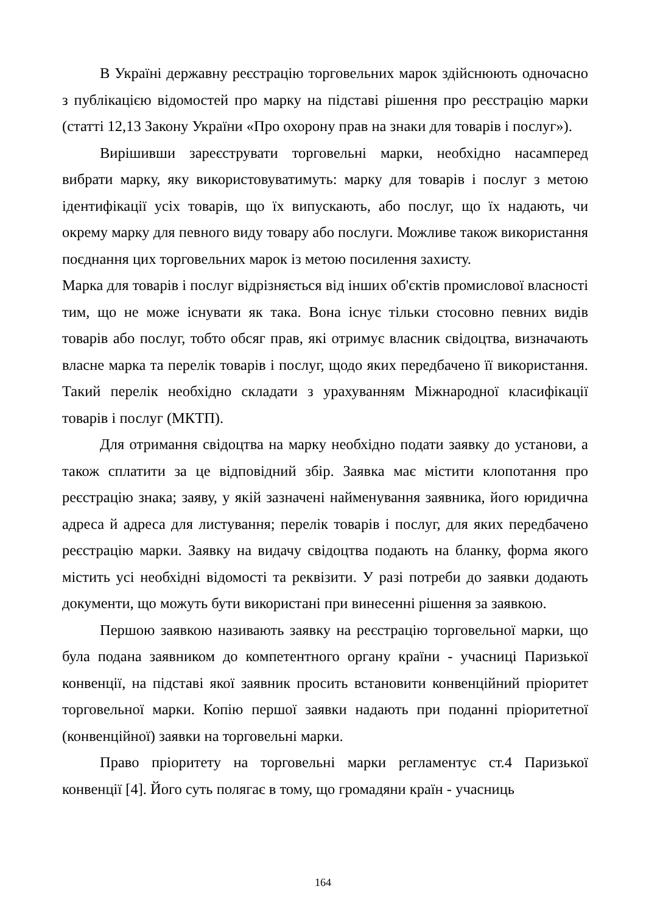В Україні державну реєстрацію торговельних марок здійснюють одночасно з публікацією відомостей про марку на підставі рішення про реєстрацію марки (статті 12,13 Закону України «Про охорону прав на знаки для товарів і послуг»).
Вирішивши зареєструвати торговельні марки, необхідно насамперед вибрати марку, яку використовуватимуть: марку для товарів і послуг з метою ідентифікації усіх товарів, що їх випускають, або послуг, що їх надають, чи окрему марку для певного виду товару або послуги. Можливе також використання поєднання цих торговельних марок із метою посилення захисту.
Марка для товарів і послуг відрізняється від інших об'єктів промислової власності тим, що не може існувати як така. Вона існує тільки стосовно певних видів товарів або послуг, тобто обсяг прав, які отримує власник свідоцтва, визначають власне марка та перелік товарів і послуг, щодо яких передбачено її використання. Такий перелік необхідно складати з урахуванням Міжнародної класифікації товарів і послуг (МКТП).
Для отримання свідоцтва на марку необхідно подати заявку до установи, а також сплатити за це відповідний збір. Заявка має містити клопотання про реєстрацію знака; заяву, у якій зазначені найменування заявника, його юридична адреса й адреса для листування; перелік товарів і послуг, для яких передбачено реєстрацію марки. Заявку на видачу свідоцтва подають на бланку, форма якого містить усі необхідні відомості та реквізити. У разі потреби до заявки додають документи, що можуть бути використані при винесенні рішення за заявкою.
Першою заявкою називають заявку на реєстрацію торговельної марки, що була подана заявником до компетентного органу країни - учасниці Паризької конвенції, на підставі якої заявник просить встановити конвенційний пріоритет торговельної марки. Копію першої заявки надають при поданні пріоритетної (конвенційної) заявки на торговельні марки.
Право пріоритету на торговельні марки регламентує ст.4 Паризької конвенції [4]. Його суть полягає в тому, що громадяни країн - учасниць
164